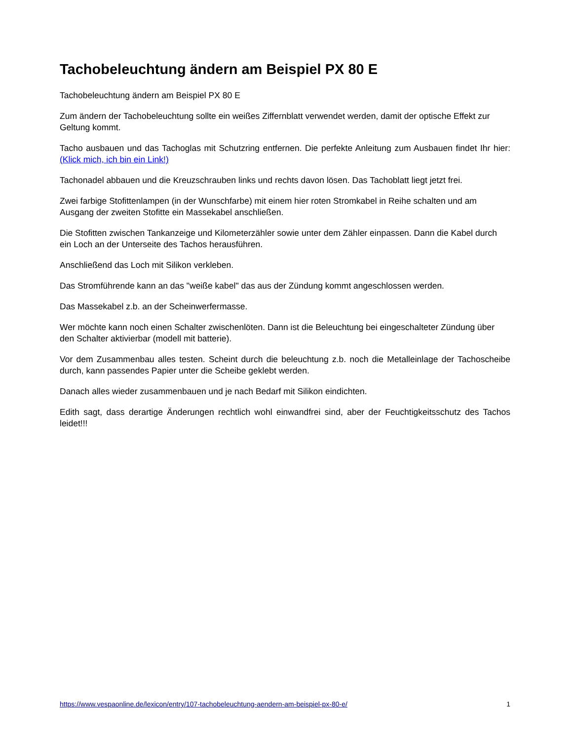Tachobeleuchtung ändern am Beispiel PX 80 E
Tachobeleuchtung ändern am Beispiel PX 80 E
Zum ändern der Tachobeleuchtung sollte ein weißes Ziffernblatt verwendet werden, damit der optische Effekt zur Geltung kommt.
Tacho ausbauen und das Tachoglas mit Schutzring entfernen. Die perfekte Anleitung zum Ausbauen findet Ihr hier: (Klick mich, ich bin ein Link!)
Tachonadel abbauen und die Kreuzschrauben links und rechts davon lösen. Das Tachoblatt liegt jetzt frei.
Zwei farbige Stofittenlampen (in der Wunschfarbe) mit einem hier roten Stromkabel in Reihe schalten und am Ausgang der zweiten Stofitte ein Massekabel anschließen.
Die Stofitten zwischen Tankanzeige und Kilometerzähler sowie unter dem Zähler einpassen. Dann die Kabel durch ein Loch an der Unterseite des Tachos herausführen.
Anschließend das Loch mit Silikon verkleben.
Das Stromführende kann an das "weiße kabel" das aus der Zündung kommt angeschlossen werden.
Das Massekabel z.b. an der Scheinwerfermasse.
Wer möchte kann noch einen Schalter zwischenlöten. Dann ist die Beleuchtung bei eingeschalteter Zündung über den Schalter aktivierbar (modell mit batterie).
Vor dem Zusammenbau alles testen. Scheint durch die beleuchtung z.b. noch die Metalleinlage der Tachoscheibe durch, kann passendes Papier unter die Scheibe geklebt werden.
Danach alles wieder zusammenbauen und je nach Bedarf mit Silikon eindichten.
Edith sagt, dass derartige Änderungen rechtlich wohl einwandfrei sind, aber der Feuchtigkeitsschutz des Tachos leidet!!!
https://www.vespaonline.de/lexicon/entry/107-tachobeleuchtung-aendern-am-beispiel-px-80-e/ 1